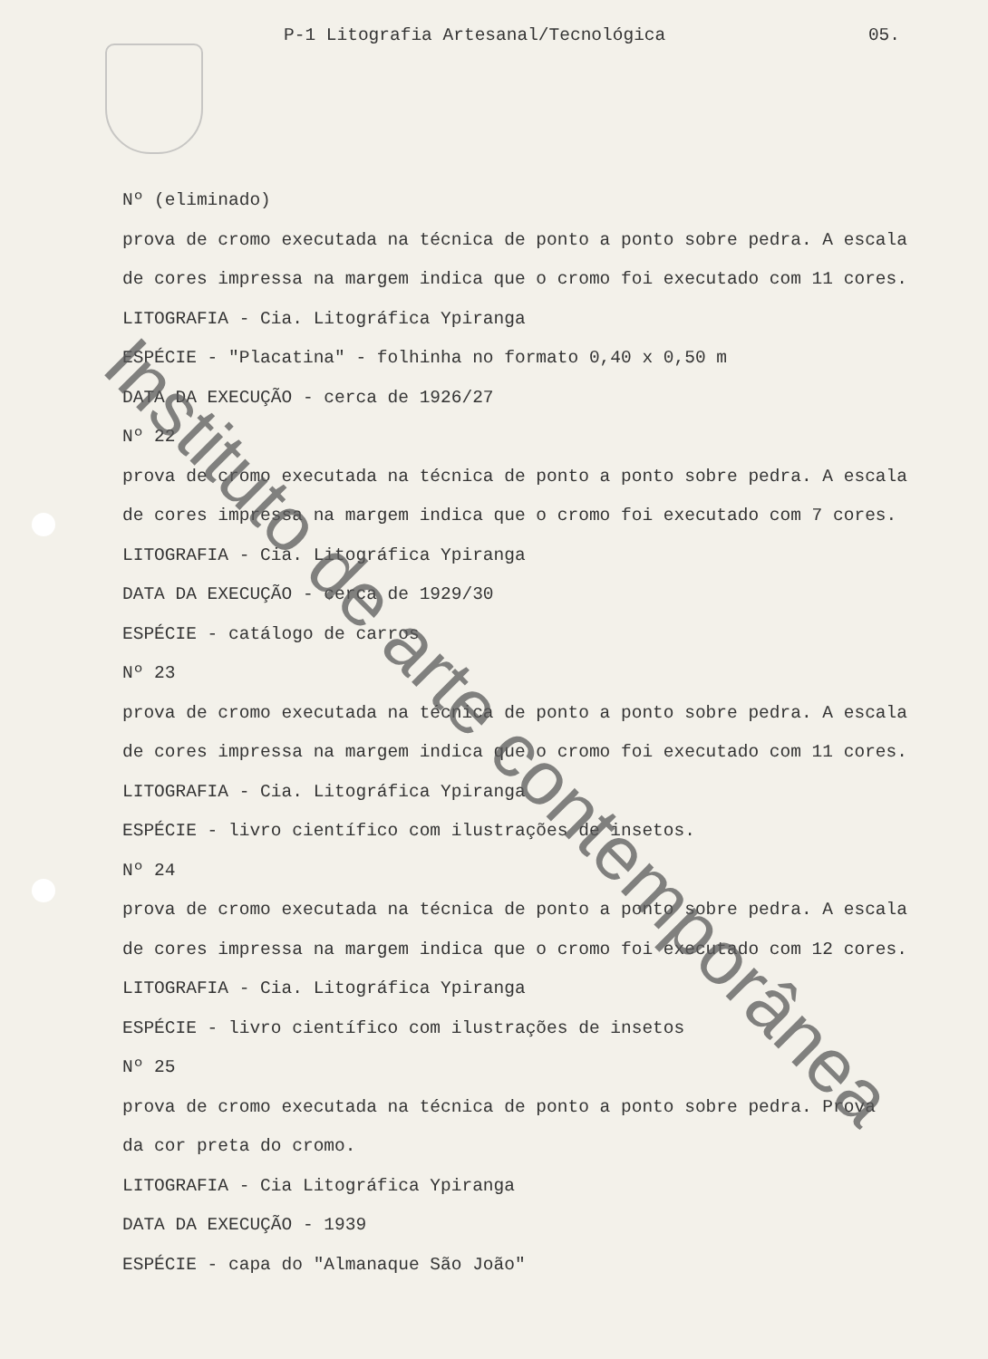P-1 Litografia Artesanal/Tecnológica 05.
Nº (eliminado)
prova de cromo executada na técnica de ponto a ponto sobre pedra. A escala
de cores impressa na margem indica que o cromo foi executado com 11 cores.
LITOGRAFIA - Cia. Litográfica Ypiranga
ESPÉCIE - "Placatina" - folhinha no formato 0,40 x 0,50 m
DATA DA EXECUÇÃO - cerca de 1926/27
Nº 22
prova de cromo executada na técnica de ponto a ponto sobre pedra. A escala
de cores impressa na margem indica que o cromo foi executado com 7 cores.
LITOGRAFIA - Cia. Litográfica Ypiranga
DATA DA EXECUÇÃO - cerca de 1929/30
ESPÉCIE - catálogo de carros
Nº 23
prova de cromo executada na técnica de ponto a ponto sobre pedra. A escala
de cores impressa na margem indica que o cromo foi executado com 11 cores.
LITOGRAFIA - Cia. Litográfica Ypiranga
ESPÉCIE - livro científico com ilustrações de insetos.
Nº 24
prova de cromo executada na técnica de ponto a ponto sobre pedra. A escala
de cores impressa na margem indica que o cromo foi executado com 12 cores.
LITOGRAFIA - Cia. Litográfica Ypiranga
ESPÉCIE - livro científico com ilustrações de insetos
Nº 25
prova de cromo executada na técnica de ponto a ponto sobre pedra. Prova
da cor preta do cromo.
LITOGRAFIA - Cia Litográfica Ypiranga
DATA DA EXECUÇÃO - 1939
ESPÉCIE - capa do "Almanaque São João"
Instituto de arte contemporânea